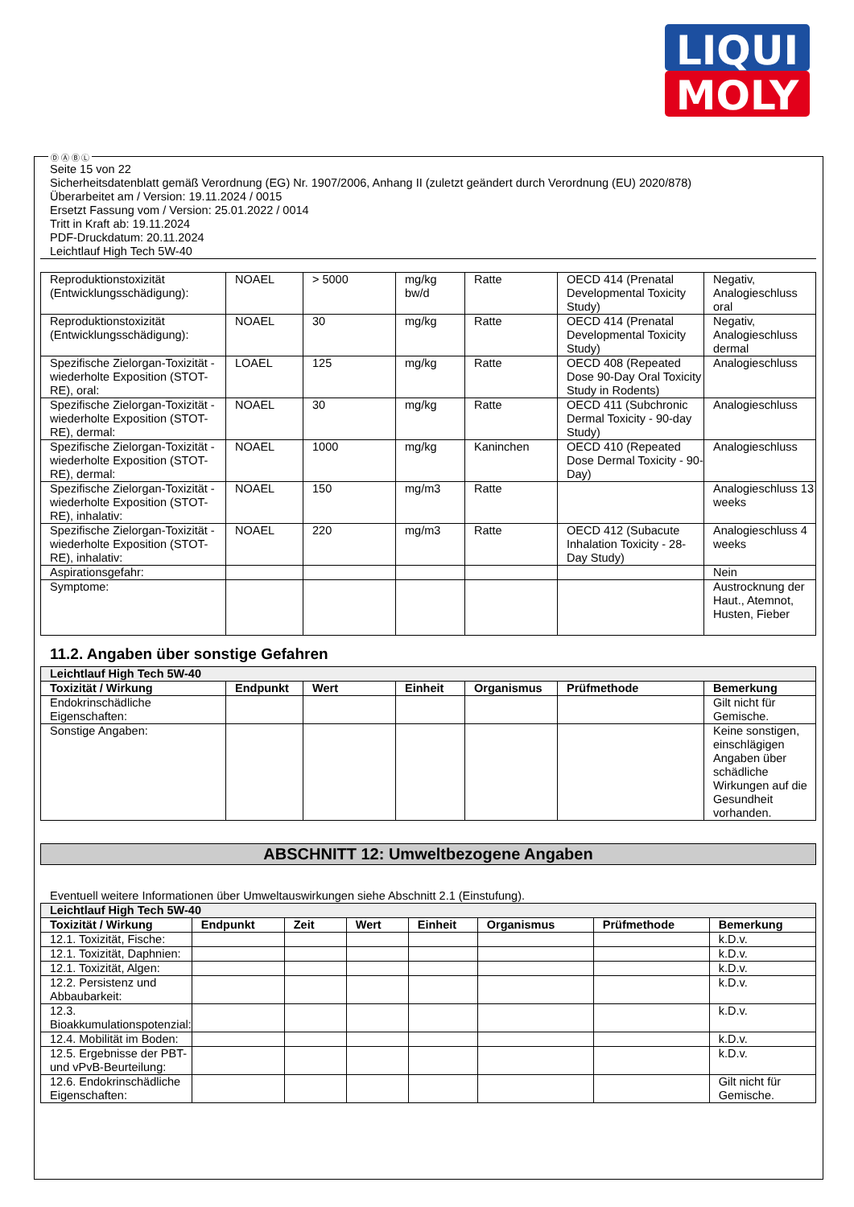LIQUI
MOLY
Ⓓ Ⓐ Ⓑ Ⓛ
Seite 15 von 22
Sicherheitsdatenblatt gemäß Verordnung (EG) Nr. 1907/2006, Anhang II (zuletzt geändert durch Verordnung (EU) 2020/878)
Überarbeitet am / Version: 19.11.2024 / 0015
Ersetzt Fassung vom / Version: 25.01.2022 / 0014
Tritt in Kraft ab: 19.11.2024
PDF-Druckdatum: 20.11.2024
Leichtlauf High Tech 5W-40
| Reproduktionstoxizität (Entwicklungsschädigung): | NOAEL | > 5000 | mg/kg bw/d | Ratte | OECD 414 (Prenatal Developmental Toxicity Study) | Negativ, Analogieschluss oral |
| Reproduktionstoxizität (Entwicklungsschädigung): | NOAEL | 30 | mg/kg | Ratte | OECD 414 (Prenatal Developmental Toxicity Study) | Negativ, Analogieschluss dermal |
| Spezifische Zielorgan-Toxizität - wiederholte Exposition (STOT-RE), oral: | LOAEL | 125 | mg/kg | Ratte | OECD 408 (Repeated Dose 90-Day Oral Toxicity Study in Rodents) | Analogieschluss |
| Spezifische Zielorgan-Toxizität - wiederholte Exposition (STOT-RE), dermal: | NOAEL | 30 | mg/kg | Ratte | OECD 411 (Subchronic Dermal Toxicity - 90-day Study) | Analogieschluss |
| Spezifische Zielorgan-Toxizität - wiederholte Exposition (STOT-RE), dermal: | NOAEL | 1000 | mg/kg | Kaninchen | OECD 410 (Repeated Dose Dermal Toxicity - 90-Day) | Analogieschluss |
| Spezifische Zielorgan-Toxizität - wiederholte Exposition (STOT-RE), inhalativ: | NOAEL | 150 | mg/m3 | Ratte | | Analogieschluss 13 weeks |
| Spezifische Zielorgan-Toxizität - wiederholte Exposition (STOT-RE), inhalativ: | NOAEL | 220 | mg/m3 | Ratte | OECD 412 (Subacute Inhalation Toxicity - 28-Day Study) | Analogieschluss 4 weeks |
| Aspirationsgefahr: | | | | | | Nein |
| Symptome: | | | | | | Austrocknung der Haut., Atemnot, Husten, Fieber |
11.2. Angaben über sonstige Gefahren
| Leichtlauf High Tech 5W-40 | | | | | | |
| Toxizität / Wirkung | Endpunkt | Wert | Einheit | Organismus | Prüfmethode | Bemerkung |
| Endokrinschädliche Eigenschaften: | | | | | | Gilt nicht für Gemische. |
| Sonstige Angaben: | | | | | | Keine sonstigen, einschlägigen Angaben über schädliche Wirkungen auf die Gesundheit vorhanden. |
ABSCHNITT 12: Umweltbezogene Angaben
Eventuell weitere Informationen über Umweltauswirkungen siehe Abschnitt 2.1 (Einstufung).
| Leichtlauf High Tech 5W-40 | | | | | | | |
| Toxizität / Wirkung | Endpunkt | Zeit | Wert | Einheit | Organismus | Prüfmethode | Bemerkung |
| 12.1. Toxizität, Fische: | | | | | | | k.D.v. |
| 12.1. Toxizität, Daphnien: | | | | | | | k.D.v. |
| 12.1. Toxizität, Algen: | | | | | | | k.D.v. |
| 12.2. Persistenz und Abbaubarkeit: | | | | | | | k.D.v. |
| 12.3. Bioakkumulationspotenzial: | | | | | | | k.D.v. |
| 12.4. Mobilität im Boden: | | | | | | | k.D.v. |
| 12.5. Ergebnisse der PBT- und vPvB-Beurteilung: | | | | | | | k.D.v. |
| 12.6. Endokrinschädliche Eigenschaften: | | | | | | | Gilt nicht für Gemische. |